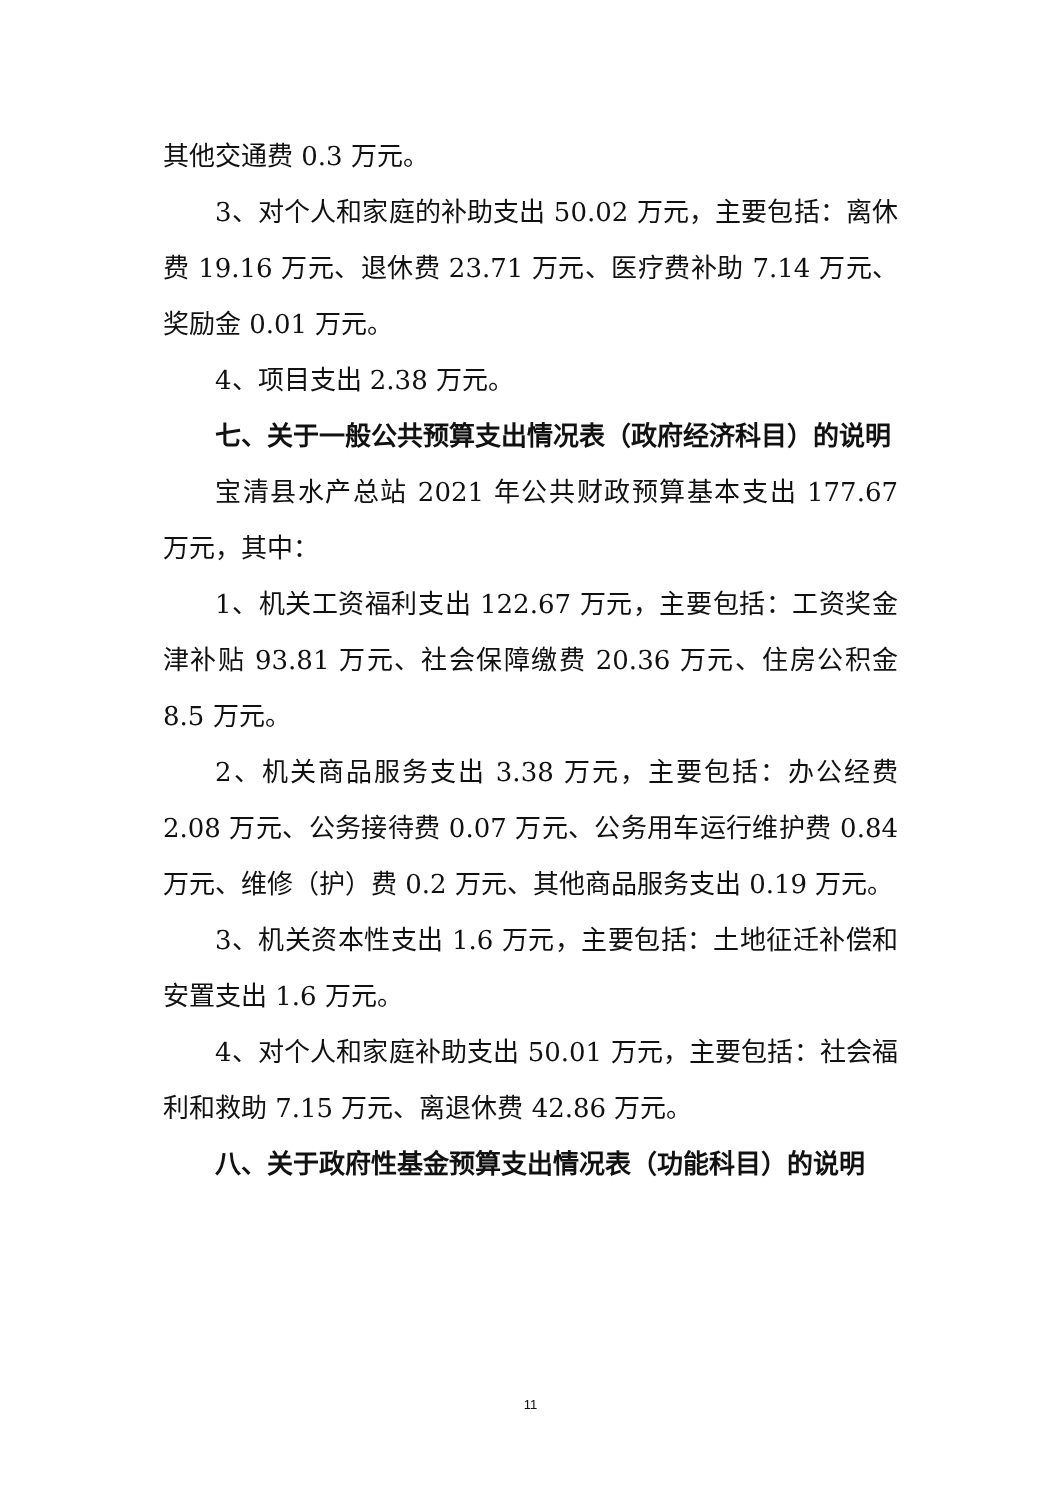其他交通费 0.3 万元。
3、对个人和家庭的补助支出 50.02 万元，主要包括：离休费 19.16 万元、退休费 23.71 万元、医疗费补助 7.14 万元、奖励金 0.01 万元。
4、项目支出 2.38 万元。
七、关于一般公共预算支出情况表（政府经济科目）的说明
宝清县水产总站 2021 年公共财政预算基本支出 177.67 万元，其中：
1、机关工资福利支出 122.67 万元，主要包括：工资奖金津补贴 93.81 万元、社会保障缴费 20.36 万元、住房公积金 8.5 万元。
2、机关商品服务支出 3.38 万元，主要包括：办公经费 2.08 万元、公务接待费 0.07 万元、公务用车运行维护费 0.84 万元、维修（护）费 0.2 万元、其他商品服务支出 0.19 万元。
3、机关资本性支出 1.6 万元，主要包括：土地征迁补偿和安置支出 1.6 万元。
4、对个人和家庭补助支出 50.01 万元，主要包括：社会福利和救助 7.15 万元、离退休费 42.86 万元。
八、关于政府性基金预算支出情况表（功能科目）的说明
11